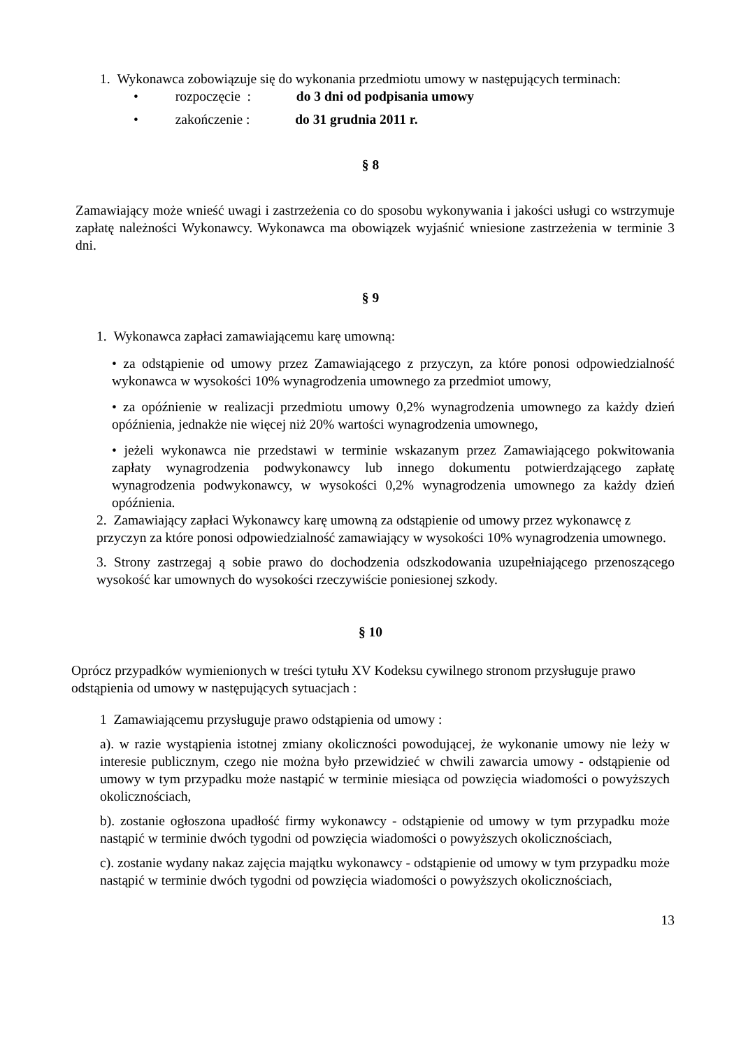1. Wykonawca zobowiązuje się do wykonania przedmiotu umowy w następujących terminach:
• rozpoczęcie : do 3 dni od podpisania umowy
• zakończenie : do 31 grudnia 2011 r.
§ 8
Zamawiający może wnieść uwagi i zastrzeżenia co do sposobu wykonywania i jakości usługi co wstrzymuje zapłatę należności Wykonawcy. Wykonawca ma obowiązek wyjaśnić wniesione zastrzeżenia w terminie 3 dni.
§ 9
1. Wykonawca zapłaci zamawiającemu karę umowną:
• za odstąpienie od umowy przez Zamawiającego z przyczyn, za które ponosi odpowiedzialność wykonawca w wysokości 10% wynagrodzenia umownego za przedmiot umowy,
• za opóźnienie w realizacji przedmiotu umowy 0,2% wynagrodzenia umownego za każdy dzień opóźnienia, jednakże nie więcej niż 20% wartości wynagrodzenia umownego,
• jeżeli wykonawca nie przedstawi w terminie wskazanym przez Zamawiającego pokwitowania zapłaty wynagrodzenia podwykonawcy lub innego dokumentu potwierdzającego zapłatę wynagrodzenia podwykonawcy, w wysokości 0,2% wynagrodzenia umownego za każdy dzień opóźnienia.
2. Zamawiający zapłaci Wykonawcy karę umowną za odstąpienie od umowy przez wykonawcę z przyczyn za które ponosi odpowiedzialność zamawiający w wysokości 10% wynagrodzenia umownego.
3. Strony zastrzegaj ą sobie prawo do dochodzenia odszkodowania uzupełniającego przenoszącego wysokość kar umownych do wysokości rzeczywiście poniesionej szkody.
§ 10
Oprócz przypadków wymienionych w treści tytułu XV Kodeksu cywilnego stronom przysługuje prawo odstąpienia od umowy w następujących sytuacjach :
1 Zamawiającemu przysługuje prawo odstąpienia od umowy :
a). w razie wystąpienia istotnej zmiany okoliczności powodującej, że wykonanie umowy nie leży w interesie publicznym, czego nie można było przewidzieć w chwili zawarcia umowy - odstąpienie od umowy w tym przypadku może nastąpić w terminie miesiąca od powzięcia wiadomości o powyższych okolicznościach,
b). zostanie ogłoszona upadłość firmy wykonawcy - odstąpienie od umowy w tym przypadku może nastąpić w terminie dwóch tygodni od powzięcia wiadomości o powyższych okolicznościach,
c). zostanie wydany nakaz zajęcia majątku wykonawcy - odstąpienie od umowy w tym przypadku może nastąpić w terminie dwóch tygodni od powzięcia wiadomości o powyższych okolicznościach,
13